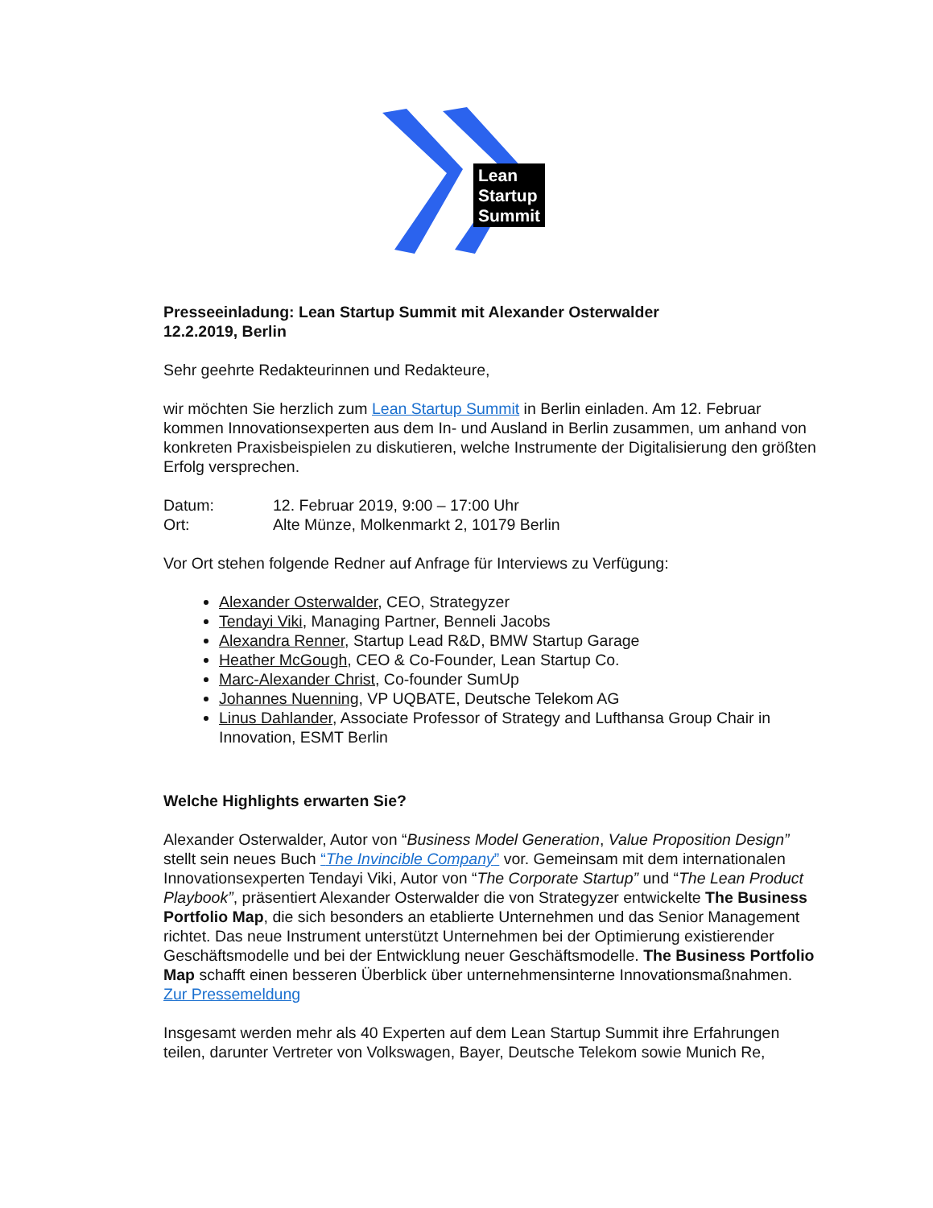Lean
Startup
Summit
Presseeinladung: Lean Startup Summit mit Alexander Osterwalder
12.2.2019, Berlin
Sehr geehrte Redakteurinnen und Redakteure,
wir möchten Sie herzlich zum Lean Startup Summit in Berlin einladen. Am 12. Februar kommen Innovationsexperten aus dem In- und Ausland in Berlin zusammen, um anhand von konkreten Praxisbeispielen zu diskutieren, welche Instrumente der Digitalisierung den größten Erfolg versprechen.
Datum: 12. Februar 2019, 9:00 – 17:00 Uhr
Ort: Alte Münze, Molkenmarkt 2, 10179 Berlin
Vor Ort stehen folgende Redner auf Anfrage für Interviews zu Verfügung:
Alexander Osterwalder, CEO, Strategyzer
Tendayi Viki, Managing Partner, Benneli Jacobs
Alexandra Renner, Startup Lead R&D, BMW Startup Garage
Heather McGough, CEO & Co-Founder, Lean Startup Co.
Marc-Alexander Christ, Co-founder SumUp
Johannes Nuenning, VP UQBATE, Deutsche Telekom AG
Linus Dahlander, Associate Professor of Strategy and Lufthansa Group Chair in Innovation, ESMT Berlin
Welche Highlights erwarten Sie?
Alexander Osterwalder, Autor von “Business Model Generation, Value Proposition Design” stellt sein neues Buch “The Invincible Company” vor. Gemeinsam mit dem internationalen Innovationsexperten Tendayi Viki, Autor von “The Corporate Startup” und “The Lean Product Playbook”, präsentiert Alexander Osterwalder die von Strategyzer entwickelte The Business Portfolio Map, die sich besonders an etablierte Unternehmen und das Senior Management richtet. Das neue Instrument unterstützt Unternehmen bei der Optimierung existierender Geschäftsmodelle und bei der Entwicklung neuer Geschäftsmodelle. The Business Portfolio Map schafft einen besseren Überblick über unternehmensinterne Innovationsmaßnahmen.
Zur Pressemeldung
Insgesamt werden mehr als 40 Experten auf dem Lean Startup Summit ihre Erfahrungen teilen, darunter Vertreter von Volkswagen, Bayer, Deutsche Telekom sowie Munich Re,